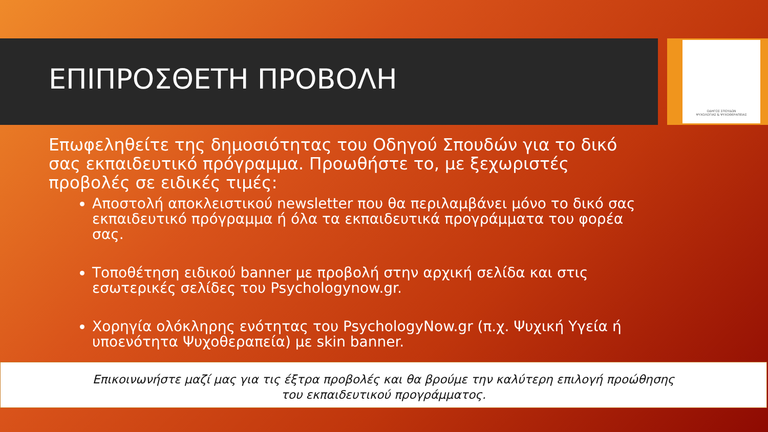ΟΔΗΓΟΣ ΣΠΟΥΔΩΝ
ΨΥΧΟΛΟΓΙΑΣ & ΨΥΧΟΘΕΡΑΠΕΙΑΣ
ΕΠΙΠΡΟΣΘΕΤΗ ΠΡΟΒΟΛΗ
Επωφεληθείτε της δημοσιότητας του Οδηγού Σπουδών για το δικό σας εκπαιδευτικό πρόγραμμα. Προωθήστε το, με ξεχωριστές προβολές σε ειδικές τιμές:
Αποστολή αποκλειστικού newsletter που θα περιλαμβάνει μόνο το δικό σας εκπαιδευτικό πρόγραμμα ή όλα τα εκπαιδευτικά προγράμματα του φορέα σας.
Τοποθέτηση ειδικού banner με προβολή στην αρχική σελίδα και στις εσωτερικές σελίδες του Psychologynow.gr.
Χορηγία ολόκληρης ενότητας του PsychologyNow.gr (π.χ. Ψυχική Υγεία ή υποενότητα Ψυχοθεραπεία) με skin banner.
Επικοινωνήστε μαζί μας για τις έξτρα προβολές και θα βρούμε την καλύτερη επιλογή προώθησης
του εκπαιδευτικού προγράμματος.